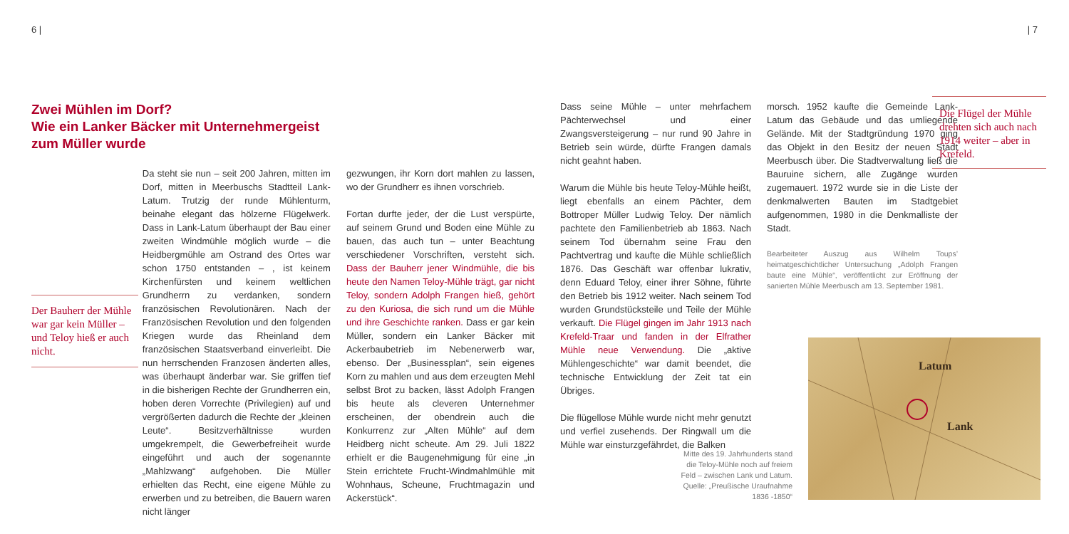6 |
Zwei Mühlen im Dorf?
Wie ein Lanker Bäcker mit Unternehmergeist
zum Müller wurde
Der Bauherr der Mühle war gar kein Müller – und Teloy hieß er auch nicht.
Da steht sie nun – seit 200 Jahren, mitten im Dorf, mitten in Meerbuschs Stadtteil Lank-Latum. Trutzig der runde Mühlenturm, beinahe elegant das hölzerne Flügelwerk. Dass in Lank-Latum überhaupt der Bau einer zweiten Windmühle möglich wurde – die Heidbergmühle am Ostrand des Ortes war schon 1750 entstanden – , ist keinem Kirchenfürsten und keinem weltlichen Grundherrn zu verdanken, sondern französischen Revolutionären. Nach der Französischen Revolution und den folgenden Kriegen wurde das Rheinland dem französischen Staatsverband einverleibt. Die nun herrschenden Franzosen änderten alles, was überhaupt änderbar war. Sie griffen tief in die bisherigen Rechte der Grundherren ein, hoben deren Vorrechte (Privilegien) auf und vergrößerten dadurch die Rechte der „kleinen Leute“. Besitzverhältnisse wurden umgekrempelt, die Gewerbefreiheit wurde eingeführt und auch der sogenannte „Mahlzwang“ aufgehoben. Die Müller erhielten das Recht, eine eigene Mühle zu erwerben und zu betreiben, die Bauern waren nicht länger
gezwungen, ihr Korn dort mahlen zu lassen, wo der Grundherr es ihnen vorschrieb.
Fortan durfte jeder, der die Lust verspürte, auf seinem Grund und Boden eine Mühle zu bauen, das auch tun – unter Beachtung verschiedener Vorschriften, versteht sich. Dass der Bauherr jener Windmühle, die bis heute den Namen Teloy-Mühle trägt, gar nicht Teloy, sondern Adolph Frangen hieß, gehört zu den Kuriosa, die sich rund um die Mühle und ihre Geschichte ranken. Dass er gar kein Müller, sondern ein Lanker Bäcker mit Ackerbaubetrieb im Nebenerwerb war, ebenso. Der „Businessplan“, sein eigenes Korn zu mahlen und aus dem erzeugten Mehl selbst Brot zu backen, lässt Adolph Frangen bis heute als cleveren Unternehmer erscheinen, der obendrein auch die Konkurrenz zur „Alten Mühle“ auf dem Heidberg nicht scheute. Am 29. Juli 1822 erhielt er die Baugenehmigung für eine „in Stein errichtete Frucht-Windmahlmühle mit Wohnhaus, Scheune, Fruchtmagazin und Ackerstück“.
| 7
Dass seine Mühle – unter mehrfachem Pächterwechsel und einer Zwangsversteigerung – nur rund 90 Jahre in Betrieb sein würde, dürfte Frangen damals nicht geahnt haben.
Warum die Mühle bis heute Teloy-Mühle heißt, liegt ebenfalls an einem Pächter, dem Bottroper Müller Ludwig Teloy. Der nämlich pachtete den Familienbetrieb ab 1863. Nach seinem Tod übernahm seine Frau den Pachtvertrag und kaufte die Mühle schließlich 1876. Das Geschäft war offenbar lukrativ, denn Eduard Teloy, einer ihrer Söhne, führte den Betrieb bis 1912 weiter. Nach seinem Tod wurden Grundstücksteile und Teile der Mühle verkauft. Die Flügel gingen im Jahr 1913 nach Krefeld-Traar und fanden in der Elfrather Mühle neue Verwendung. Die „aktive Mühlengeschichte“ war damit beendet, die technische Entwicklung der Zeit tat ein Übriges.
Die flügellose Mühle wurde nicht mehr genutzt und verfiel zusehends. Der Ringwall um die Mühle war einsturzgefährdet, die Balken
morsch. 1952 kaufte die Gemeinde Lank-Latum das Gebäude und das umliegende Gelände. Mit der Stadtgründung 1970 ging das Objekt in den Besitz der neuen Stadt Meerbusch über. Die Stadtverwaltung ließ die Bauruine sichern, alle Zugänge wurden zugemauert. 1972 wurde sie in die Liste der denkmalwerten Bauten im Stadtgebiet aufgenommen, 1980 in die Denkmalliste der Stadt.
Bearbeiteter Auszug aus Wilhelm Toups’ heimatgeschichtlicher Untersuchung „Adolph Frangen baute eine Mühle“, veröffentlicht zur Eröffnung der sanierten Mühle Meerbusch am 13. September 1981.
Die Flügel der Mühle drehten sich auch nach 1914 weiter – aber in Krefeld.
Mitte des 19. Jahrhunderts stand die Teloy-Mühle noch auf freiem Feld – zwischen Lank und Latum. Quelle: „Preußische Uraufnahme 1836 -1850“
Latum
Lank